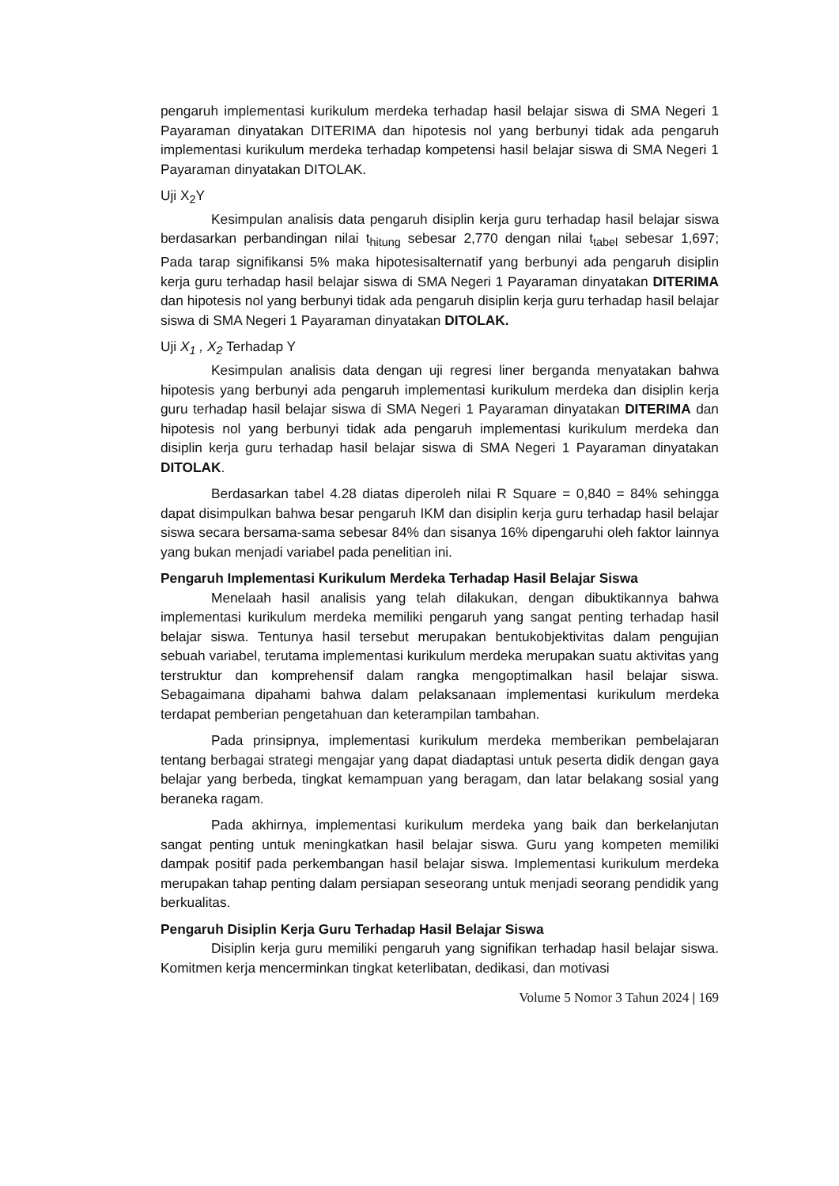pengaruh implementasi kurikulum merdeka terhadap hasil belajar siswa di SMA Negeri 1 Payaraman dinyatakan DITERIMA dan hipotesis nol yang berbunyi tidak ada pengaruh implementasi kurikulum merdeka terhadap kompetensi hasil belajar siswa di SMA Negeri 1 Payaraman dinyatakan DITOLAK.
Uji X<sub>2</sub>Y
Kesimpulan analisis data pengaruh disiplin kerja guru terhadap hasil belajar siswa berdasarkan perbandingan nilai t<sub>hitung</sub> sebesar 2,770 dengan nilai t<sub>tabel</sub> sebesar 1,697; Pada tarap signifikansi 5% maka hipotesisalternatif yang berbunyi ada pengaruh disiplin kerja guru terhadap hasil belajar siswa di SMA Negeri 1 Payaraman dinyatakan DITERIMA dan hipotesis nol yang berbunyi tidak ada pengaruh disiplin kerja guru terhadap hasil belajar siswa di SMA Negeri 1 Payaraman dinyatakan DITOLAK.
Uji X<sub>1</sub> , X<sub>2</sub> Terhadap Y
Kesimpulan analisis data dengan uji regresi liner berganda menyatakan bahwa hipotesis yang berbunyi ada pengaruh implementasi kurikulum merdeka dan disiplin kerja guru terhadap hasil belajar siswa di SMA Negeri 1 Payaraman dinyatakan DITERIMA dan hipotesis nol yang berbunyi tidak ada pengaruh implementasi kurikulum merdeka dan disiplin kerja guru terhadap hasil belajar siswa di SMA Negeri 1 Payaraman dinyatakan DITOLAK.
Berdasarkan tabel 4.28 diatas diperoleh nilai R Square = 0,840 = 84% sehingga dapat disimpulkan bahwa besar pengaruh IKM dan disiplin kerja guru terhadap hasil belajar siswa secara bersama-sama sebesar 84% dan sisanya 16% dipengaruhi oleh faktor lainnya yang bukan menjadi variabel pada penelitian ini.
Pengaruh Implementasi Kurikulum Merdeka Terhadap Hasil Belajar Siswa
Menelaah hasil analisis yang telah dilakukan, dengan dibuktikannya bahwa implementasi kurikulum merdeka memiliki pengaruh yang sangat penting terhadap hasil belajar siswa. Tentunya hasil tersebut merupakan bentukobjektivitas dalam pengujian sebuah variabel, terutama implementasi kurikulum merdeka merupakan suatu aktivitas yang terstruktur dan komprehensif dalam rangka mengoptimalkan hasil belajar siswa. Sebagaimana dipahami bahwa dalam pelaksanaan implementasi kurikulum merdeka terdapat pemberian pengetahuan dan keterampilan tambahan.
Pada prinsipnya, implementasi kurikulum merdeka memberikan pembelajaran tentang berbagai strategi mengajar yang dapat diadaptasi untuk peserta didik dengan gaya belajar yang berbeda, tingkat kemampuan yang beragam, dan latar belakang sosial yang beraneka ragam.
Pada akhirnya, implementasi kurikulum merdeka yang baik dan berkelanjutan sangat penting untuk meningkatkan hasil belajar siswa. Guru yang kompeten memiliki dampak positif pada perkembangan hasil belajar siswa. Implementasi kurikulum merdeka merupakan tahap penting dalam persiapan seseorang untuk menjadi seorang pendidik yang berkualitas.
Pengaruh Disiplin Kerja Guru Terhadap Hasil Belajar Siswa
Disiplin kerja guru memiliki pengaruh yang signifikan terhadap hasil belajar siswa. Komitmen kerja mencerminkan tingkat keterlibatan, dedikasi, dan motivasi
Volume 5 Nomor 3 Tahun 2024 | 169